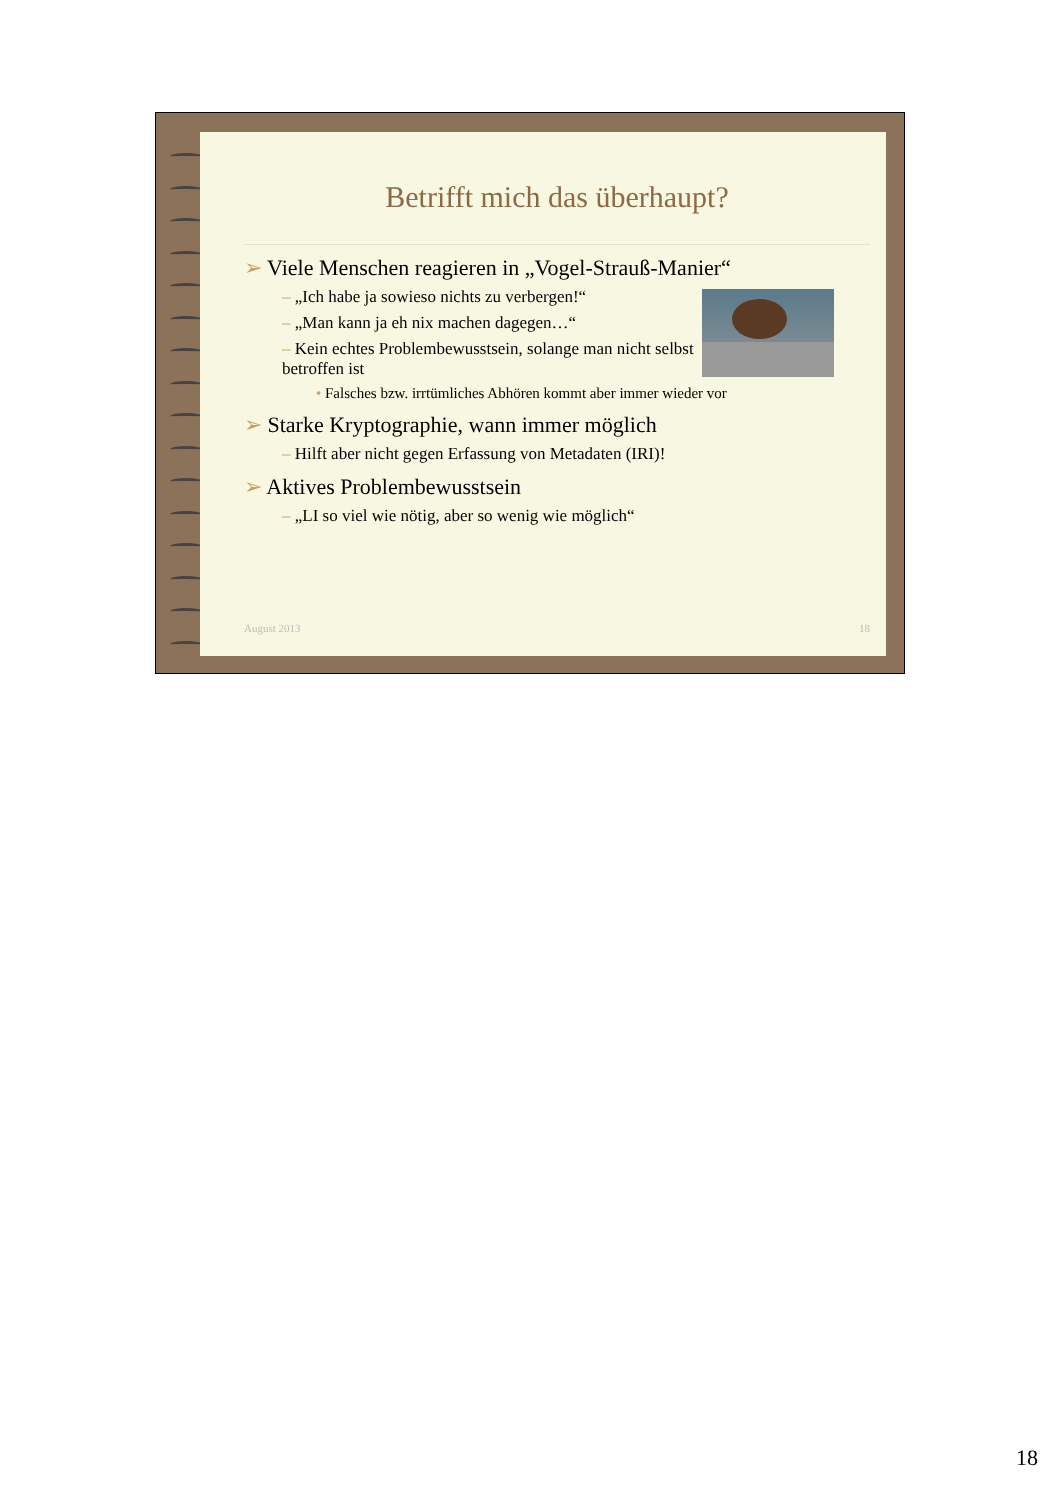Betrifft mich das überhaupt?
➢ Viele Menschen reagieren in „Vogel-Strauß-Manier“
– „Ich habe ja sowieso nichts zu verbergen!“
– „Man kann ja eh nix machen dagegen…“
– Kein echtes Problembewusstsein, solange man nicht selbst betroffen ist
• Falsches bzw. irrtümliches Abhören kommt aber immer wieder vor
➢ Starke Kryptographie, wann immer möglich
– Hilft aber nicht gegen Erfassung von Metadaten (IRI)!
➢ Aktives Problembewusstsein
– „LI so viel wie nötig, aber so wenig wie möglich“
August 2013 18
18